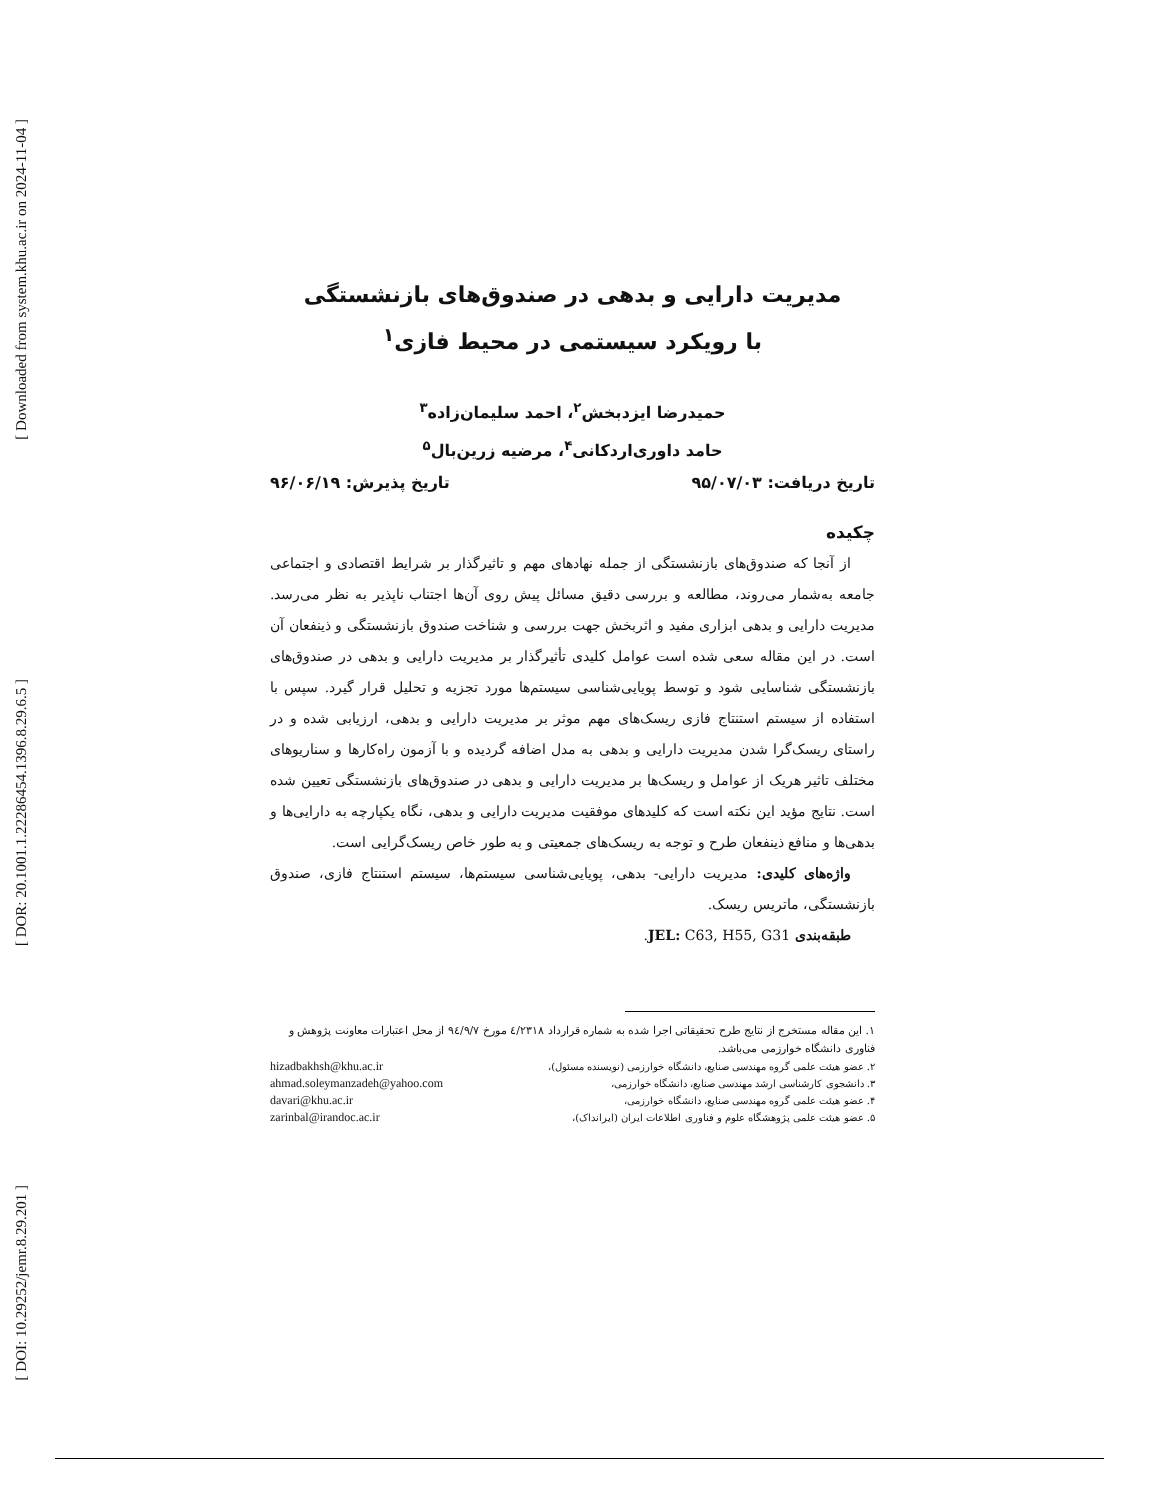[ Downloaded from system.khu.ac.ir on 2024-11-04 ]
[ DOR: 20.1001.1.22286454.1396.8.29.6.5 ]
[ DOI: 10.29252/jemr.8.29.201 ]
مدیریت دارایی و بدهی در صندوق‌های بازنشستگی
با رویکرد سیستمی در محیط فازی<sup>۱</sup>
حمیدرضا ایزدبخش<sup>۲</sup>، احمد سلیمان‌زاده<sup>۳</sup>
حامد داوری‌اردکانی<sup>۴</sup>، مرضیه زرین‌بال<sup>۵</sup>
تاریخ دریافت: ۹۵/۰۷/۰۳ تاریخ پذیرش: ۹۶/۰۶/۱۹
چکیده
از آنجا که صندوق‌های بازنشستگی از جمله نهادهای مهم و تاثیرگذار بر شرایط اقتصادی و اجتماعی جامعه به‌شمار می‌روند، مطالعه و بررسی دقیق مسائل پیش روی آن‌ها اجتناب ناپذیر به نظر می‌رسد. مدیریت دارایی و بدهی ابزاری مفید و اثربخش جهت بررسی و شناخت صندوق بازنشستگی و ذینفعان آن است. در این مقاله سعی شده است عوامل کلیدی تأثیرگذار بر مدیریت دارایی و بدهی در صندوق‌های بازنشستگی شناسایی شود و توسط پویایی‌شناسی سیستم‌ها مورد تجزیه و تحلیل قرار گیرد. سپس با استفاده از سیستم استنتاج فازی ریسک‌های مهم موثر بر مدیریت دارایی و بدهی، ارزیابی شده و در راستای ریسک‌گرا شدن مدیریت دارایی و بدهی به مدل اضافه گردیده و با آزمون راه‌کارها و سناریوهای مختلف تاثیر هریک از عوامل و ریسک‌ها بر مدیریت دارایی و بدهی در صندوق‌های بازنشستگی تعیین شده است. نتایج مؤید این نکته است که کلیدهای موفقیت مدیریت دارایی و بدهی، نگاه یکپارچه به دارایی‌ها و بدهی‌ها و منافع ذینفعان طرح و توجه به ریسک‌های جمعیتی و به طور خاص ریسک‌گرایی است.
واژه‌های کلیدی: مدیریت دارایی- بدهی، پویایی‌شناسی سیستم‌ها، سیستم استنتاج فازی، صندوق بازنشستگی، ماتریس ریسک.
طبقه‌بندی JEL: C63, H55, G31.
۱. این مقاله مستخرج از نتایج طرح تحقیقاتی اجرا شده به شماره قرارداد ٤/٢٣١٨ مورخ ٩٤/٩/٧ از محل اعتبارات معاونت پژوهش و فناوری دانشگاه خوارزمی می‌باشد.
۲. عضو هیئت علمی گروه مهندسی صنایع، دانشگاه خوارزمی (نویسنده مسئول)، hizadbakhsh@khu.ac.ir
۳. دانشجوی کارشناسی ارشد مهندسی صنایع، دانشگاه خوارزمی، ahmad.soleymanzadeh@yahoo.com
۴. عضو هیئت علمی گروه مهندسی صنایع، دانشگاه خوارزمی، davari@khu.ac.ir
۵. عضو هیئت علمی پژوهشگاه علوم و فناوری اطلاعات ایران (ایرانداک)، zarinbal@irandoc.ac.ir